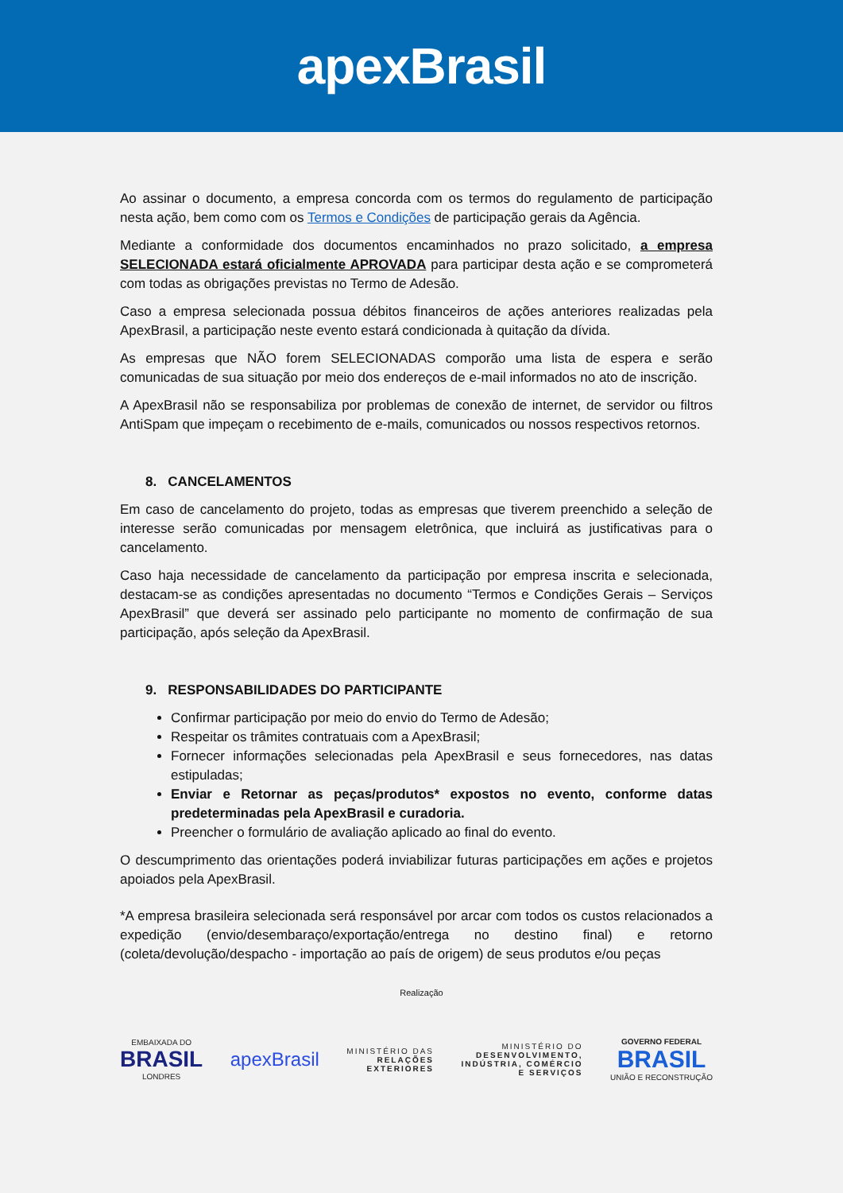apexBrasil
Ao assinar o documento, a empresa concorda com os termos do regulamento de participação nesta ação, bem como com os Termos e Condições de participação gerais da Agência.
Mediante a conformidade dos documentos encaminhados no prazo solicitado, a empresa SELECIONADA estará oficialmente APROVADA para participar desta ação e se comprometerá com todas as obrigações previstas no Termo de Adesão.
Caso a empresa selecionada possua débitos financeiros de ações anteriores realizadas pela ApexBrasil, a participação neste evento estará condicionada à quitação da dívida.
As empresas que NÃO forem SELECIONADAS comporão uma lista de espera e serão comunicadas de sua situação por meio dos endereços de e-mail informados no ato de inscrição.
A ApexBrasil não se responsabiliza por problemas de conexão de internet, de servidor ou filtros AntiSpam que impeçam o recebimento de e-mails, comunicados ou nossos respectivos retornos.
8. CANCELAMENTOS
Em caso de cancelamento do projeto, todas as empresas que tiverem preenchido a seleção de interesse serão comunicadas por mensagem eletrônica, que incluirá as justificativas para o cancelamento.
Caso haja necessidade de cancelamento da participação por empresa inscrita e selecionada, destacam-se as condições apresentadas no documento “Termos e Condições Gerais – Serviços ApexBrasil” que deverá ser assinado pelo participante no momento de confirmação de sua participação, após seleção da ApexBrasil.
9. RESPONSABILIDADES DO PARTICIPANTE
Confirmar participação por meio do envio do Termo de Adesão;
Respeitar os trâmites contratuais com a ApexBrasil;
Fornecer informações selecionadas pela ApexBrasil e seus fornecedores, nas datas estipuladas;
Enviar e Retornar as peças/produtos* expostos no evento, conforme datas predeterminadas pela ApexBrasil e curadoria.
Preencher o formulário de avaliação aplicado ao final do evento.
O descumprimento das orientações poderá inviabilizar futuras participações em ações e projetos apoiados pela ApexBrasil.
*A empresa brasileira selecionada será responsável por arcar com todos os custos relacionados a expedição (envio/desembaraço/exportação/entrega no destino final) e retorno (coleta/devolução/despacho - importação ao país de origem) de seus produtos e/ou peças
Realização
EMBAIXADA DO
BRASIL
LONDRES
apexBrasil
MINISTÉRIO DAS
RELAÇÕES
EXTERIORES
MINISTÉRIO DO
DESENVOLVIMENTO,
INDÚSTRIA, COMÉRCIO
E SERVIÇOS
GOVERNO FEDERAL
BRASIL
UNIÃO E RECONSTRUÇÃO